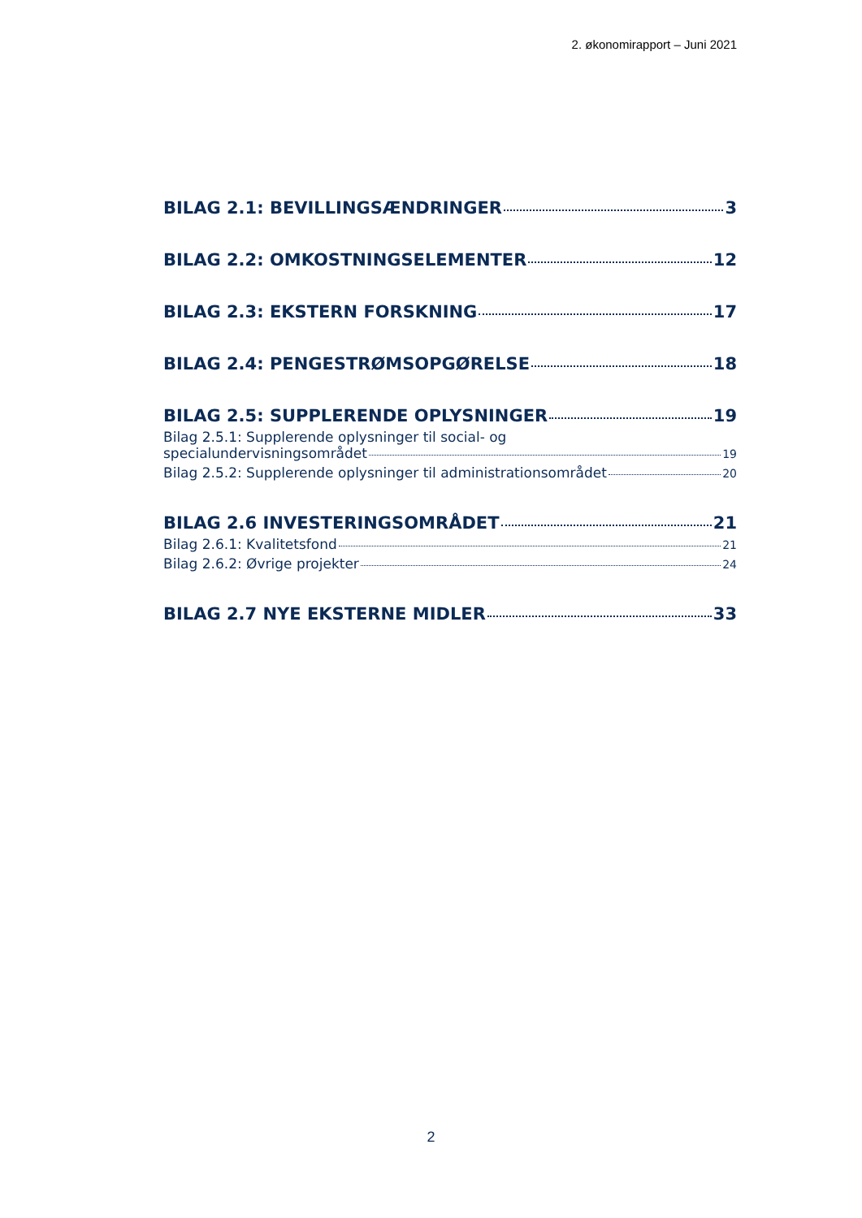2. økonomirapport – Juni 2021
BILAG 2.1: BEVILLINGSÆNDRINGER 3
BILAG 2.2: OMKOSTNINGSELEMENTER 12
BILAG 2.3: EKSTERN FORSKNING 17
BILAG 2.4: PENGESTRØMSOPGØRELSE 18
BILAG 2.5: SUPPLERENDE OPLYSNINGER 19
Bilag 2.5.1: Supplerende oplysninger til social- og
specialundervisningsområdet 19
Bilag 2.5.2: Supplerende oplysninger til administrationsområdet 20
BILAG 2.6 INVESTERINGSOMRÅDET 21
Bilag 2.6.1: Kvalitetsfond 21
Bilag 2.6.2: Øvrige projekter 24
BILAG 2.7 NYE EKSTERNE MIDLER 33
2